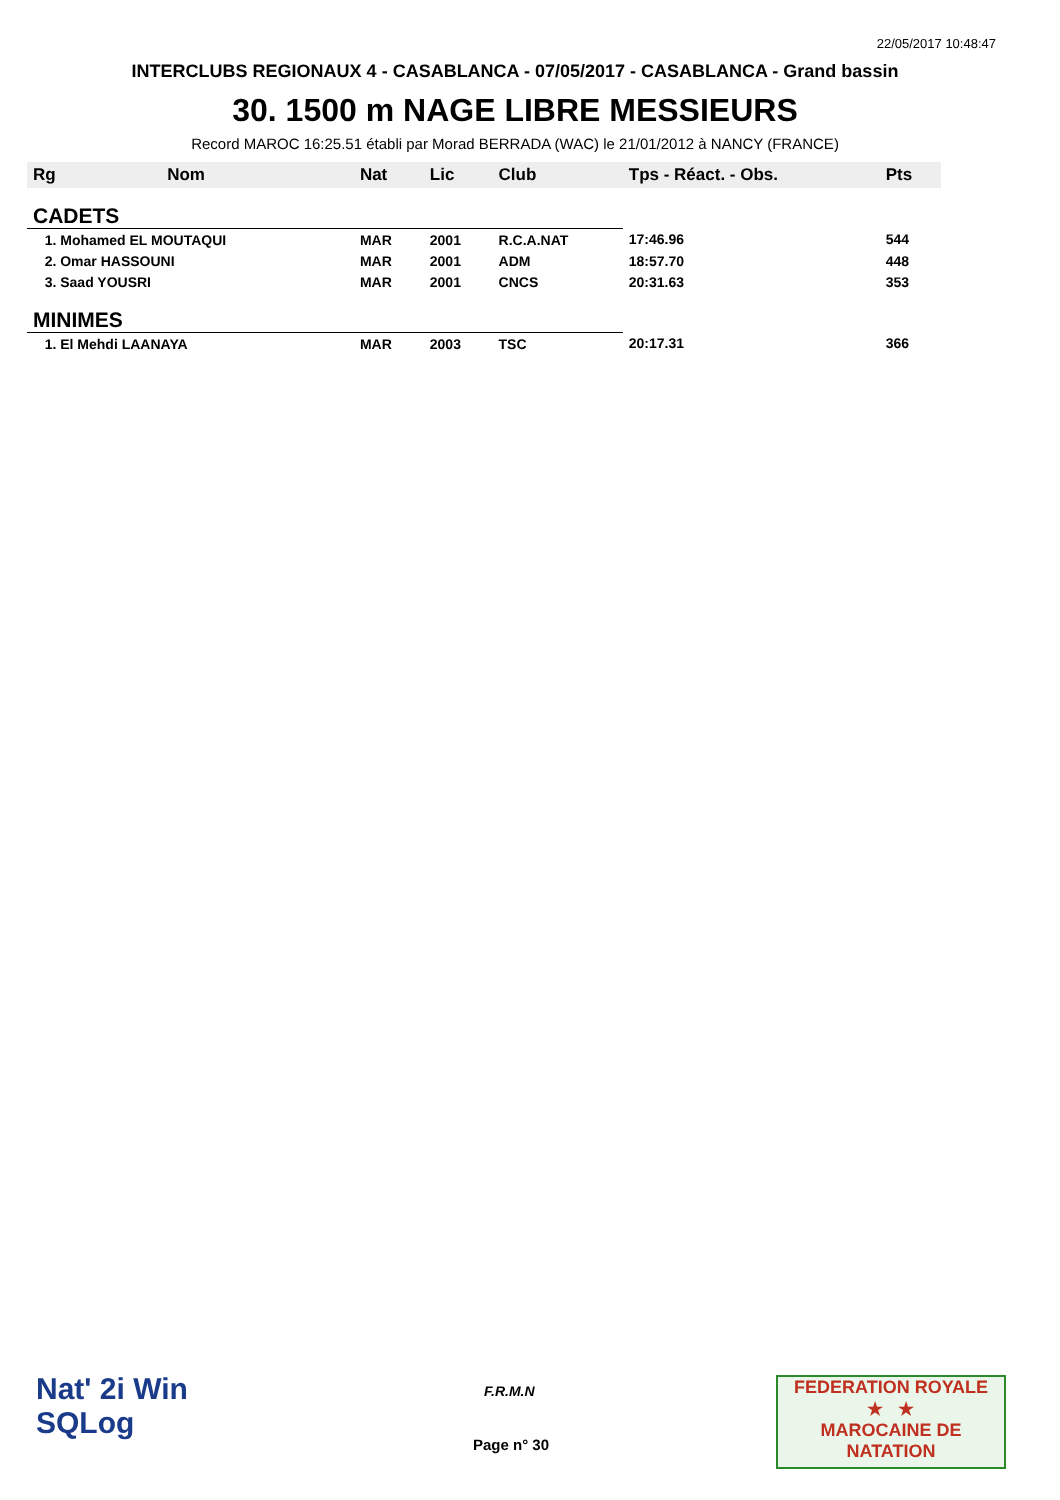22/05/2017 10:48:47
INTERCLUBS REGIONAUX 4 - CASABLANCA - 07/05/2017 - CASABLANCA - Grand bassin
30. 1500 m NAGE LIBRE MESSIEURS
Record MAROC 16:25.51 établi par Morad BERRADA (WAC) le 21/01/2012 à NANCY (FRANCE)
| Rg | Nom | Nat | Lic | Club | Tps - Réact. - Obs. | Pts |
| --- | --- | --- | --- | --- | --- | --- |
| CADETS | | | | | | |
| 1. Mohamed EL MOUTAQUI | | MAR | 2001 | R.C.A.NAT | 17:46.96 | 544 |
| 2. Omar HASSOUNI | | MAR | 2001 | ADM | 18:57.70 | 448 |
| 3. Saad YOUSRI | | MAR | 2001 | CNCS | 20:31.63 | 353 |
| MINIMES | | | | | | |
| 1. El Mehdi LAANAYA | | MAR | 2003 | TSC | 20:17.31 | 366 |
Nat' 2i Win
SQLog
F.R.M.N
Page n° 30
FEDERATION ROYALE
★ ★
MAROCAINE DE NATATION